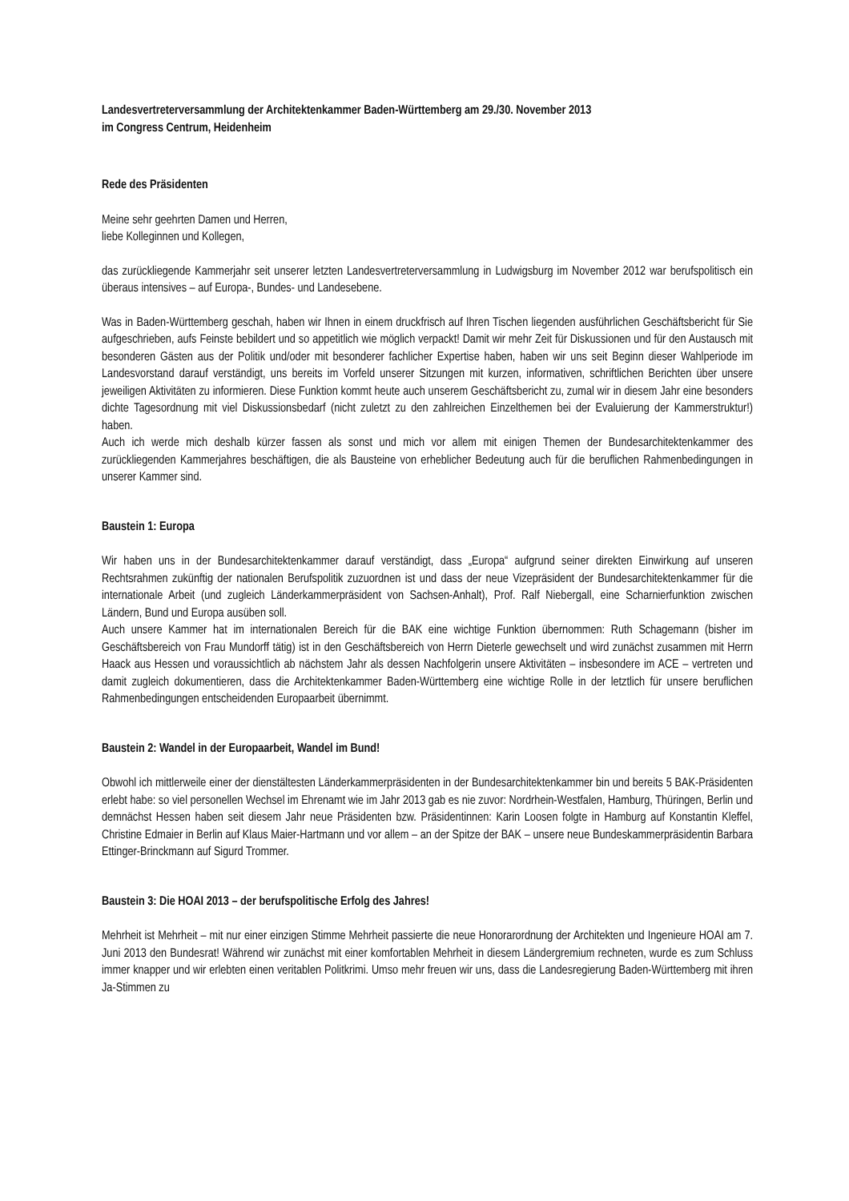Landesvertreterversammlung der Architektenkammer Baden-Württemberg am 29./30. November 2013
im Congress Centrum, Heidenheim
Rede des Präsidenten
Meine sehr geehrten Damen und Herren,
liebe Kolleginnen und Kollegen,
das zurückliegende Kammerjahr seit unserer letzten Landesvertreterversammlung in Ludwigsburg im November 2012 war berufspolitisch ein überaus intensives – auf Europa-, Bundes- und Landesebene.
Was in Baden-Württemberg geschah, haben wir Ihnen in einem druckfrisch auf Ihren Tischen liegenden ausführlichen Geschäftsbericht für Sie aufgeschrieben, aufs Feinste bebildert und so appetitlich wie möglich verpackt! Damit wir mehr Zeit für Diskussionen und für den Austausch mit besonderen Gästen aus der Politik und/oder mit besonderer fachlicher Expertise haben, haben wir uns seit Beginn dieser Wahlperiode im Landesvorstand darauf verständigt, uns bereits im Vorfeld unserer Sitzungen mit kurzen, informativen, schriftlichen Berichten über unsere jeweiligen Aktivitäten zu informieren. Diese Funktion kommt heute auch unserem Geschäftsbericht zu, zumal wir in diesem Jahr eine besonders dichte Tagesordnung mit viel Diskussionsbedarf (nicht zuletzt zu den zahlreichen Einzelthemen bei der Evaluierung der Kammerstruktur!) haben.
Auch ich werde mich deshalb kürzer fassen als sonst und mich vor allem mit einigen Themen der Bundesarchitektenkammer des zurückliegenden Kammerjahres beschäftigen, die als Bausteine von erheblicher Bedeutung auch für die beruflichen Rahmenbedingungen in unserer Kammer sind.
Baustein 1: Europa
Wir haben uns in der Bundesarchitektenkammer darauf verständigt, dass „Europa“ aufgrund seiner direkten Einwirkung auf unseren Rechtsrahmen zukünftig der nationalen Berufspolitik zuzuordnen ist und dass der neue Vizepräsident der Bundesarchitektenkammer für die internationale Arbeit (und zugleich Länderkammerpräsident von Sachsen-Anhalt), Prof. Ralf Niebergall, eine Scharnierfunktion zwischen Ländern, Bund und Europa ausüben soll.
Auch unsere Kammer hat im internationalen Bereich für die BAK eine wichtige Funktion übernommen: Ruth Schagemann (bisher im Geschäftsbereich von Frau Mundorff tätig) ist in den Geschäftsbereich von Herrn Dieterle gewechselt und wird zunächst zusammen mit Herrn Haack aus Hessen und voraussichtlich ab nächstem Jahr als dessen Nachfolgerin unsere Aktivitäten – insbesondere im ACE – vertreten und damit zugleich dokumentieren, dass die Architektenkammer Baden-Württemberg eine wichtige Rolle in der letztlich für unsere beruflichen Rahmenbedingungen entscheidenden Europaarbeit übernimmt.
Baustein 2: Wandel in der Europaarbeit, Wandel im Bund!
Obwohl ich mittlerweile einer der dienstältesten Länderkammerpräsidenten in der Bundesarchitektenkammer bin und bereits 5 BAK-Präsidenten erlebt habe: so viel personellen Wechsel im Ehrenamt wie im Jahr 2013 gab es nie zuvor: Nordrhein-Westfalen, Hamburg, Thüringen, Berlin und demnächst Hessen haben seit diesem Jahr neue Präsidenten bzw. Präsidentinnen: Karin Loosen folgte in Hamburg auf Konstantin Kleffel, Christine Edmaier in Berlin auf Klaus Maier-Hartmann und vor allem – an der Spitze der BAK – unsere neue Bundeskammerpräsidentin Barbara Ettinger-Brinckmann auf Sigurd Trommer.
Baustein 3: Die HOAI 2013 – der berufspolitische Erfolg des Jahres!
Mehrheit ist Mehrheit – mit nur einer einzigen Stimme Mehrheit passierte die neue Honorarordnung der Architekten und Ingenieure HOAI am 7. Juni 2013 den Bundesrat! Während wir zunächst mit einer komfortablen Mehrheit in diesem Ländergremium rechneten, wurde es zum Schluss immer knapper und wir erlebten einen veritablen Politkrimi. Umso mehr freuen wir uns, dass die Landesregierung Baden-Württemberg mit ihren Ja-Stimmen zu